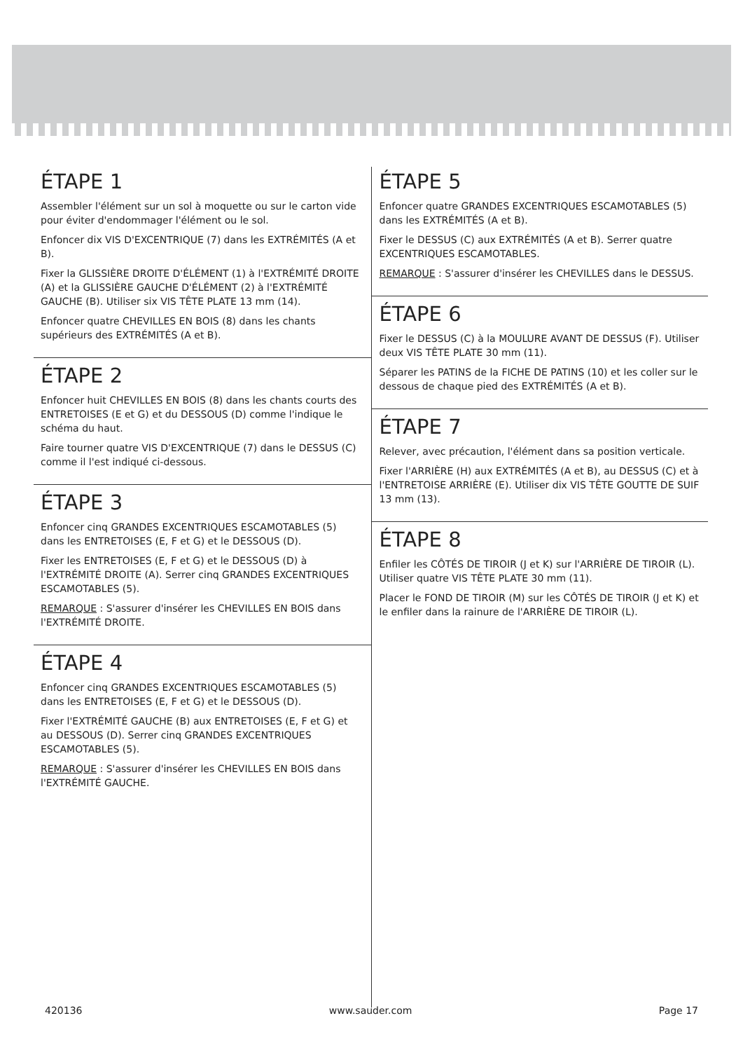ÉTAPE 1
Assembler l'élément sur un sol à moquette ou sur le carton vide pour éviter d'endommager l'élément ou le sol.
Enfoncer dix VIS D'EXCENTRIQUE (7) dans les EXTRÉMITÉS (A et B).
Fixer la GLISSIÈRE DROITE D'ÉLÉMENT (1) à l'EXTRÉMITÉ DROITE (A) et la GLISSIÈRE GAUCHE D'ÉLÉMENT (2) à l'EXTRÉMITÉ GAUCHE (B). Utiliser six VIS TÊTE PLATE 13 mm (14).
Enfoncer quatre CHEVILLES EN BOIS (8) dans les chants supérieurs des EXTRÉMITÉS (A et B).
ÉTAPE 2
Enfoncer huit CHEVILLES EN BOIS (8) dans les chants courts des ENTRETOISES (E et G) et du DESSOUS (D) comme l'indique le schéma du haut.
Faire tourner quatre VIS D'EXCENTRIQUE (7) dans le DESSUS (C) comme il l'est indiqué ci-dessous.
ÉTAPE 3
Enfoncer cinq GRANDES EXCENTRIQUES ESCAMOTABLES (5) dans les ENTRETOISES (E, F et G) et le DESSOUS (D).
Fixer les ENTRETOISES (E, F et G) et le DESSOUS (D) à l'EXTRÉMITÉ DROITE (A). Serrer cinq GRANDES EXCENTRIQUES ESCAMOTABLES (5).
REMARQUE : S'assurer d'insérer les CHEVILLES EN BOIS dans l'EXTRÉMITÉ DROITE.
ÉTAPE 4
Enfoncer cinq GRANDES EXCENTRIQUES ESCAMOTABLES (5) dans les ENTRETOISES (E, F et G) et le DESSOUS (D).
Fixer l'EXTRÉMITÉ GAUCHE (B) aux ENTRETOISES (E, F et G) et au DESSOUS (D). Serrer cinq GRANDES EXCENTRIQUES ESCAMOTABLES (5).
REMARQUE : S'assurer d'insérer les CHEVILLES EN BOIS dans l'EXTRÉMITÉ GAUCHE.
ÉTAPE 5
Enfoncer quatre GRANDES EXCENTRIQUES ESCAMOTABLES (5) dans les EXTRÉMITÉS (A et B).
Fixer le DESSUS (C) aux EXTRÉMITÉS (A et B). Serrer quatre EXCENTRIQUES ESCAMOTABLES.
REMARQUE : S'assurer d'insérer les CHEVILLES dans le DESSUS.
ÉTAPE 6
Fixer le DESSUS (C) à la MOULURE AVANT DE DESSUS (F). Utiliser deux VIS TÊTE PLATE 30 mm (11).
Séparer les PATINS de la FICHE DE PATINS (10) et les coller sur le dessous de chaque pied des EXTRÉMITÉS (A et B).
ÉTAPE 7
Relever, avec précaution, l'élément dans sa position verticale.
Fixer l'ARRIÈRE (H) aux EXTRÉMITÉS (A et B), au DESSUS (C) et à l'ENTRETOISE ARRIÈRE (E). Utiliser dix VIS TÊTE GOUTTE DE SUIF 13 mm (13).
ÉTAPE 8
Enfiler les CÔTÉS DE TIROIR (J et K) sur l'ARRIÈRE DE TIROIR (L). Utiliser quatre VIS TÊTE PLATE 30 mm (11).
Placer le FOND DE TIROIR (M) sur les CÔTÉS DE TIROIR (J et K) et le enfiler dans la rainure de l'ARRIÈRE DE TIROIR (L).
420136 www.sauder.com Page 17